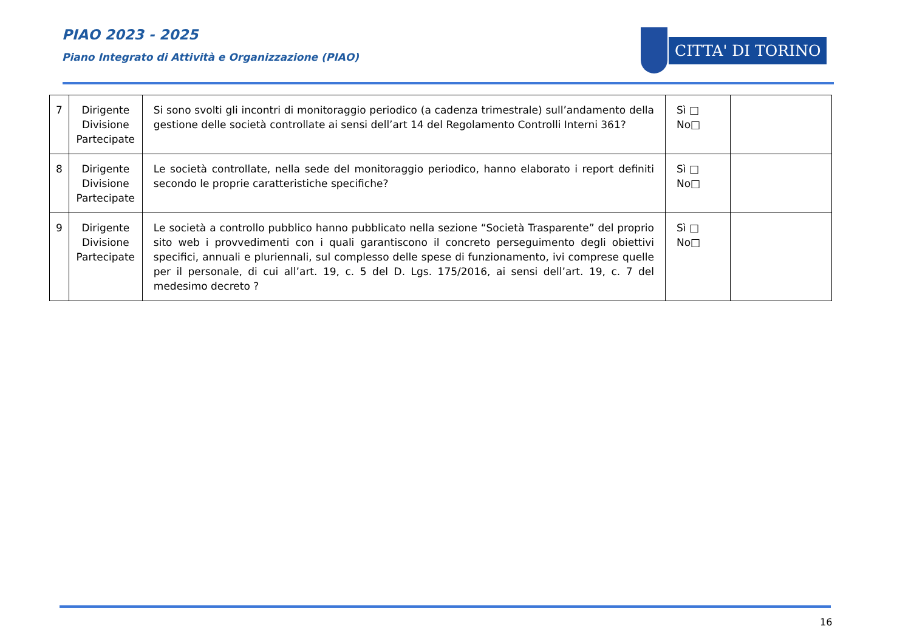PIAO 2023 - 2025
Piano Integrato di Attività e Organizzazione (PIAO)
CITTA' DI TORINO
| 7 | Dirigente Divisione Partecipate | Si sono svolti gli incontri di monitoraggio periodico (a cadenza trimestrale) sull’andamento della gestione delle società controllate ai sensi dell’art 14 del Regolamento Controlli Interni 361? | Sì □ No□ | |
| 8 | Dirigente Divisione Partecipate | Le società controllate, nella sede del monitoraggio periodico, hanno elaborato i report definiti secondo le proprie caratteristiche specifiche? | Sì □ No□ | |
| 9 | Dirigente Divisione Partecipate | Le società a controllo pubblico hanno pubblicato nella sezione “Società Trasparente” del proprio sito web i provvedimenti con i quali garantiscono il concreto perseguimento degli obiettivi specifici, annuali e pluriennali, sul complesso delle spese di funzionamento, ivi comprese quelle per il personale, di cui all’art. 19, c. 5 del D. Lgs. 175/2016, ai sensi dell’art. 19, c. 7 del medesimo decreto ? | Sì □ No□ | |
16